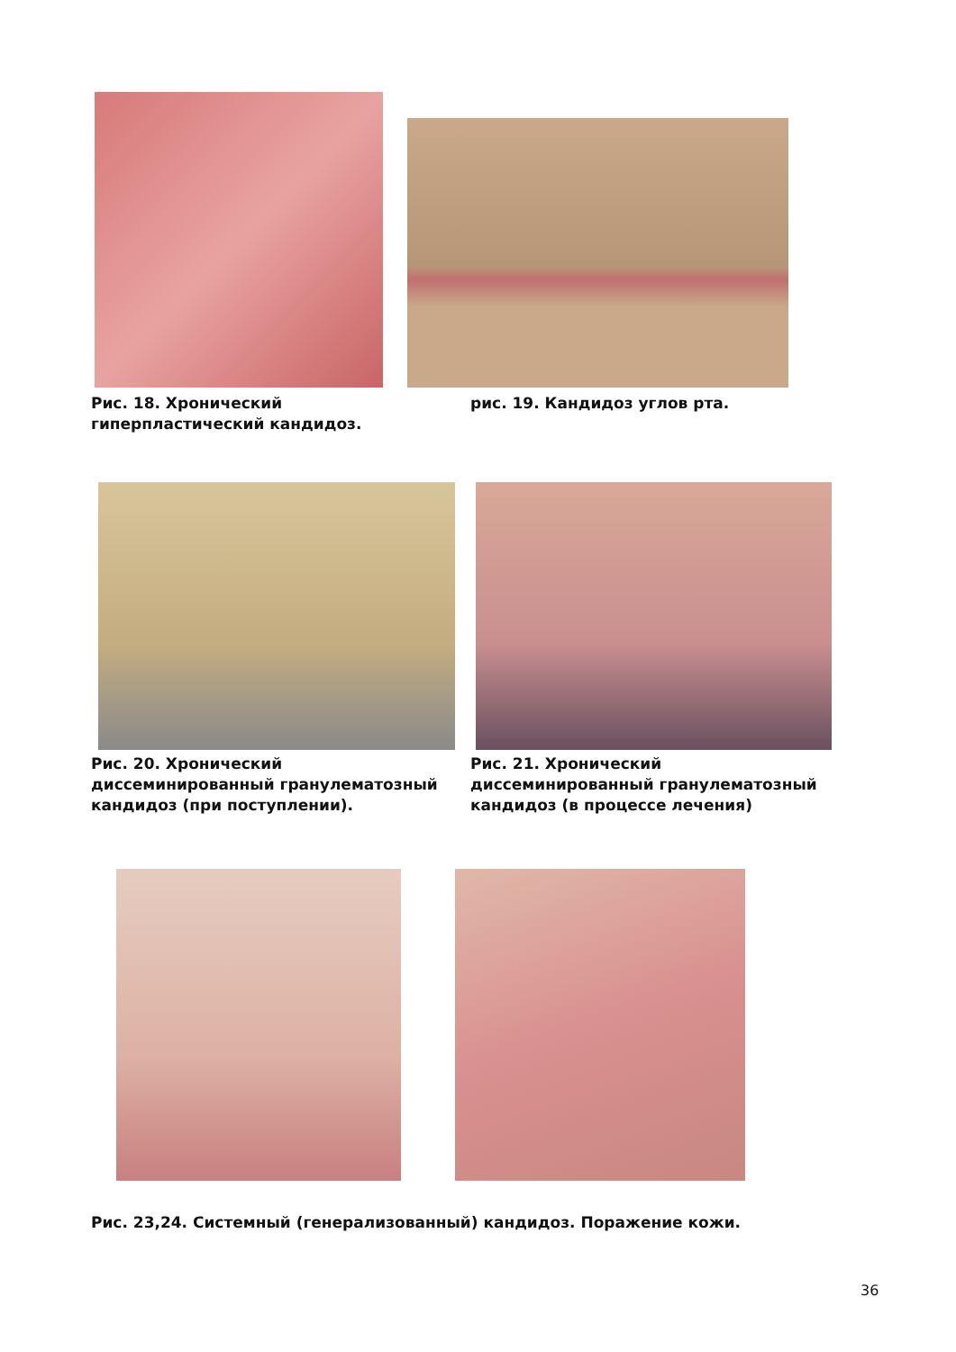Рис. 18. Хронический гиперпластический кандидоз.
рис. 19. Кандидоз углов рта.
Рис. 20. Хронический диссеминированный гранулематозный кандидоз (при поступлении).
Рис. 21. Хронический диссеминированный гранулематозный кандидоз (в процессе лечения)
Рис. 23,24. Системный (генерализованный) кандидоз. Поражение кожи.
36